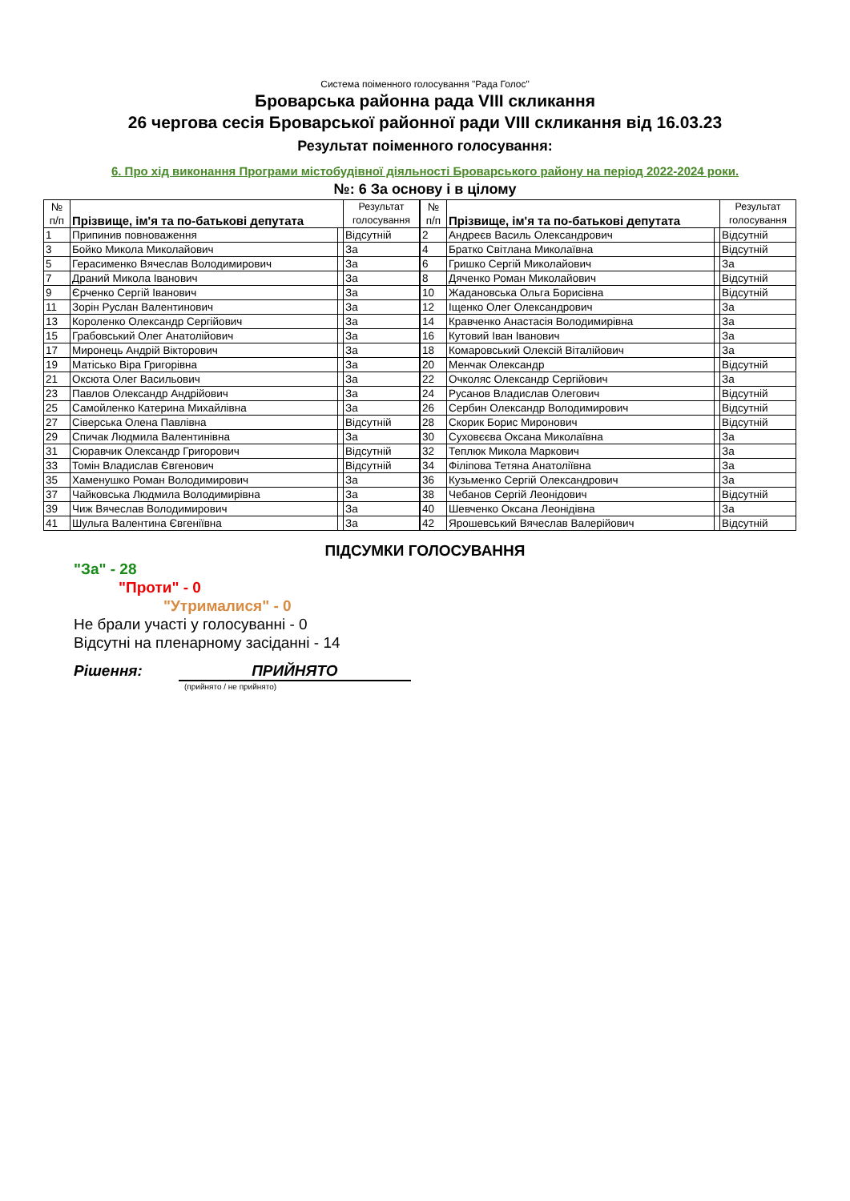Система поіменного голосування "Рада Голос"
Броварська районна рада VIII скликання
26 чергова сесія Броварської районної ради VIII скликання від 16.03.23
Результат поіменного голосування:
6. Про хід виконання Програми містобудівної діяльності Броварського району на період 2022-2024 роки.
№: 6 За основу і в цілому
| № п/п | Прізвище, ім'я та по-батькові депутата | | Результат голосування |
| --- | --- | --- | --- |
| 1 | Припинив повноваження | | Відсутній |
| 3 | Бойко Микола Миколайович | | За |
| 5 | Герасименко Вячеслав Володимирович | | За |
| 7 | Драний Микола Іванович | | За |
| 9 | Єрченко Сергій Іванович | | За |
| 11 | Зорін Руслан Валентинович | | За |
| 13 | Короленко Олександр Сергійович | | За |
| 15 | Грабовський Олег Анатолійович | | За |
| 17 | Миронець Андрій Вікторович | | За |
| 19 | Матісько Віра Григорівна | | За |
| 21 | Оксюта Олег Васильович | | За |
| 23 | Павлов Олександр Андрійович | | За |
| 25 | Самойленко Катерина Михайлівна | | За |
| 27 | Сіверська Олена Павлівна | | Відсутній |
| 29 | Спичак Людмила Валентинівна | | За |
| 31 | Сюравчик Олександр Григорович | | Відсутній |
| 33 | Томін Владислав Євгенович | | Відсутній |
| 35 | Хаменушко Роман Володимирович | | За |
| 37 | Чайковська Людмила Володимирівна | | За |
| 39 | Чиж Вячеслав Володимирович | | За |
| 41 | Шульга Валентина Євгеніївна | | За |
| № п/п | Прізвище, ім'я та по-батькові депутата | | Результат голосування |
| --- | --- | --- | --- |
| 2 | Андреєв Василь Олександрович | | Відсутній |
| 4 | Братко Світлана Миколаївна | | Відсутній |
| 6 | Гришко Сергій Миколайович | | За |
| 8 | Дяченко Роман Миколайович | | Відсутній |
| 10 | Жадановська Ольга Борисівна | | Відсутній |
| 12 | Іщенко Олег Олександрович | | За |
| 14 | Кравченко Анастасія Володимирівна | | За |
| 16 | Кутовий Іван Іванович | | За |
| 18 | Комаровський Олексій Віталійович | | За |
| 20 | Менчак Олександр | | Відсутній |
| 22 | Очколяс Олександр Сергійович | | За |
| 24 | Русанов Владислав Олегович | | Відсутній |
| 26 | Сербин Олександр Володимирович | | Відсутній |
| 28 | Скорик Борис Миронович | | Відсутній |
| 30 | Суховєєва Оксана Миколаївна | | За |
| 32 | Теплюк Микола Маркович | | За |
| 34 | Філіпова Тетяна Анатоліївна | | За |
| 36 | Кузьменко Сергій Олександрович | | За |
| 38 | Чебанов Сергій Леонідович | | Відсутній |
| 40 | Шевченко Оксана Леонідівна | | За |
| 42 | Ярошевський Вячеслав Валерійович | | Відсутній |
ПІДСУМКИ ГОЛОСУВАННЯ
"За" - 28
"Проти" - 0
"Утрималися" - 0
Не брали участі у голосуванні - 0
Відсутні на пленарному засіданні - 14
Рішення: ПРИЙНЯТО
(прийнято / не прийнято)